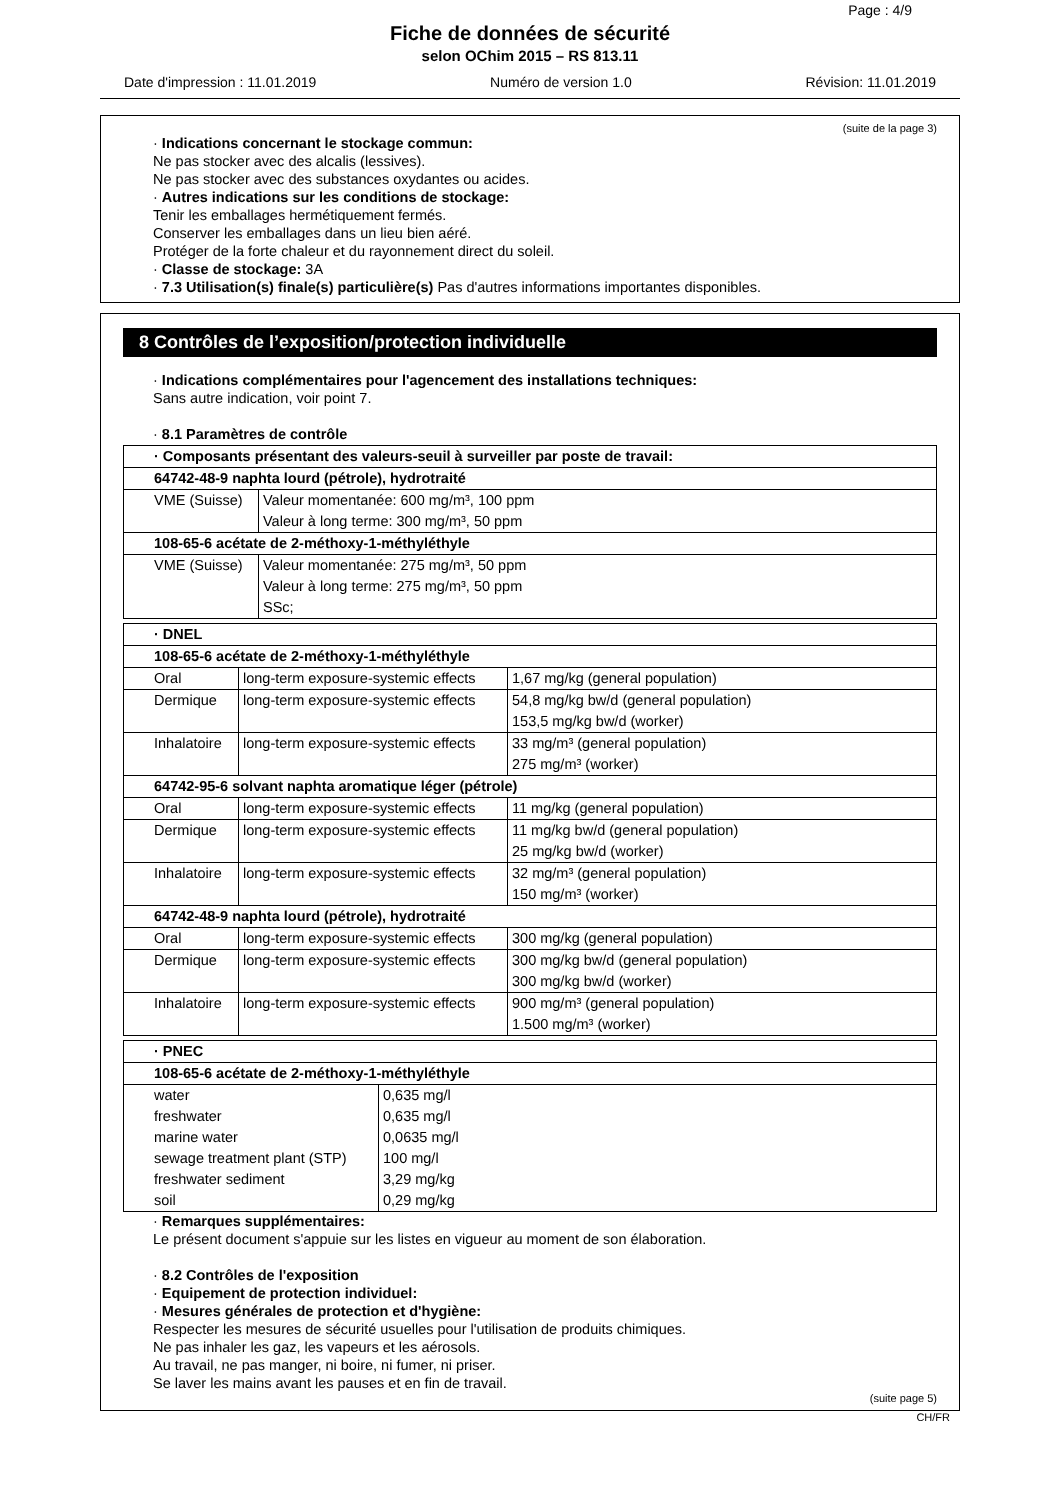Page : 4/9
Fiche de données de sécurité
selon OChim 2015 – RS 813.11
Date d'impression : 11.01.2019 Numéro de version 1.0 Révision: 11.01.2019
(suite de la page 3)
· Indications concernant le stockage commun:
Ne pas stocker avec des alcalis (lessives).
Ne pas stocker avec des substances oxydantes ou acides.
· Autres indications sur les conditions de stockage:
Tenir les emballages hermétiquement fermés.
Conserver les emballages dans un lieu bien aéré.
Protéger de la forte chaleur et du rayonnement direct du soleil.
· Classe de stockage: 3A
· 7.3 Utilisation(s) finale(s) particulière(s) Pas d'autres informations importantes disponibles.
8 Contrôles de l’exposition/protection individuelle
· Indications complémentaires pour l'agencement des installations techniques:
Sans autre indication, voir point 7.
· 8.1 Paramètres de contrôle
| · Composants présentant des valeurs-seuil à surveiller par poste de travail: | |
| 64742-48-9 naphta lourd (pétrole), hydrotraité | |
| VME (Suisse) | Valeur momentanée: 600 mg/m³, 100 ppm Valeur à long terme: 300 mg/m³, 50 ppm |
| 108-65-6 acétate de 2-méthoxy-1-méthyléthyle | |
| VME (Suisse) | Valeur momentanée: 275 mg/m³, 50 ppm Valeur à long terme: 275 mg/m³, 50 ppm SSc; |
| · DNEL | | |
| 108-65-6 acétate de 2-méthoxy-1-méthyléthyle | | |
| Oral | long-term exposure-systemic effects | 1,67 mg/kg (general population) |
| Dermique | long-term exposure-systemic effects | 54,8 mg/kg bw/d (general population) 153,5 mg/kg bw/d (worker) |
| Inhalatoire | long-term exposure-systemic effects | 33 mg/m³ (general population) 275 mg/m³ (worker) |
| 64742-95-6 solvant naphta aromatique léger (pétrole) | | |
| Oral | long-term exposure-systemic effects | 11 mg/kg (general population) |
| Dermique | long-term exposure-systemic effects | 11 mg/kg bw/d (general population) 25 mg/kg bw/d (worker) |
| Inhalatoire | long-term exposure-systemic effects | 32 mg/m³ (general population) 150 mg/m³ (worker) |
| 64742-48-9 naphta lourd (pétrole), hydrotraité | | |
| Oral | long-term exposure-systemic effects | 300 mg/kg (general population) |
| Dermique | long-term exposure-systemic effects | 300 mg/kg bw/d (general population) 300 mg/kg bw/d (worker) |
| Inhalatoire | long-term exposure-systemic effects | 900 mg/m³ (general population) 1.500 mg/m³ (worker) |
| · PNEC | |
| 108-65-6 acétate de 2-méthoxy-1-méthyléthyle | |
| water freshwater marine water sewage treatment plant (STP) freshwater sediment soil | 0,635 mg/l 0,635 mg/l 0,0635 mg/l 100 mg/l 3,29 mg/kg 0,29 mg/kg |
· Remarques supplémentaires:
Le présent document s'appuie sur les listes en vigueur au moment de son élaboration.
· 8.2 Contrôles de l'exposition
· Equipement de protection individuel:
· Mesures générales de protection et d'hygiène:
Respecter les mesures de sécurité usuelles pour l'utilisation de produits chimiques.
Ne pas inhaler les gaz, les vapeurs et les aérosols.
Au travail, ne pas manger, ni boire, ni fumer, ni priser.
Se laver les mains avant les pauses et en fin de travail.
(suite page 5)
CH/FR